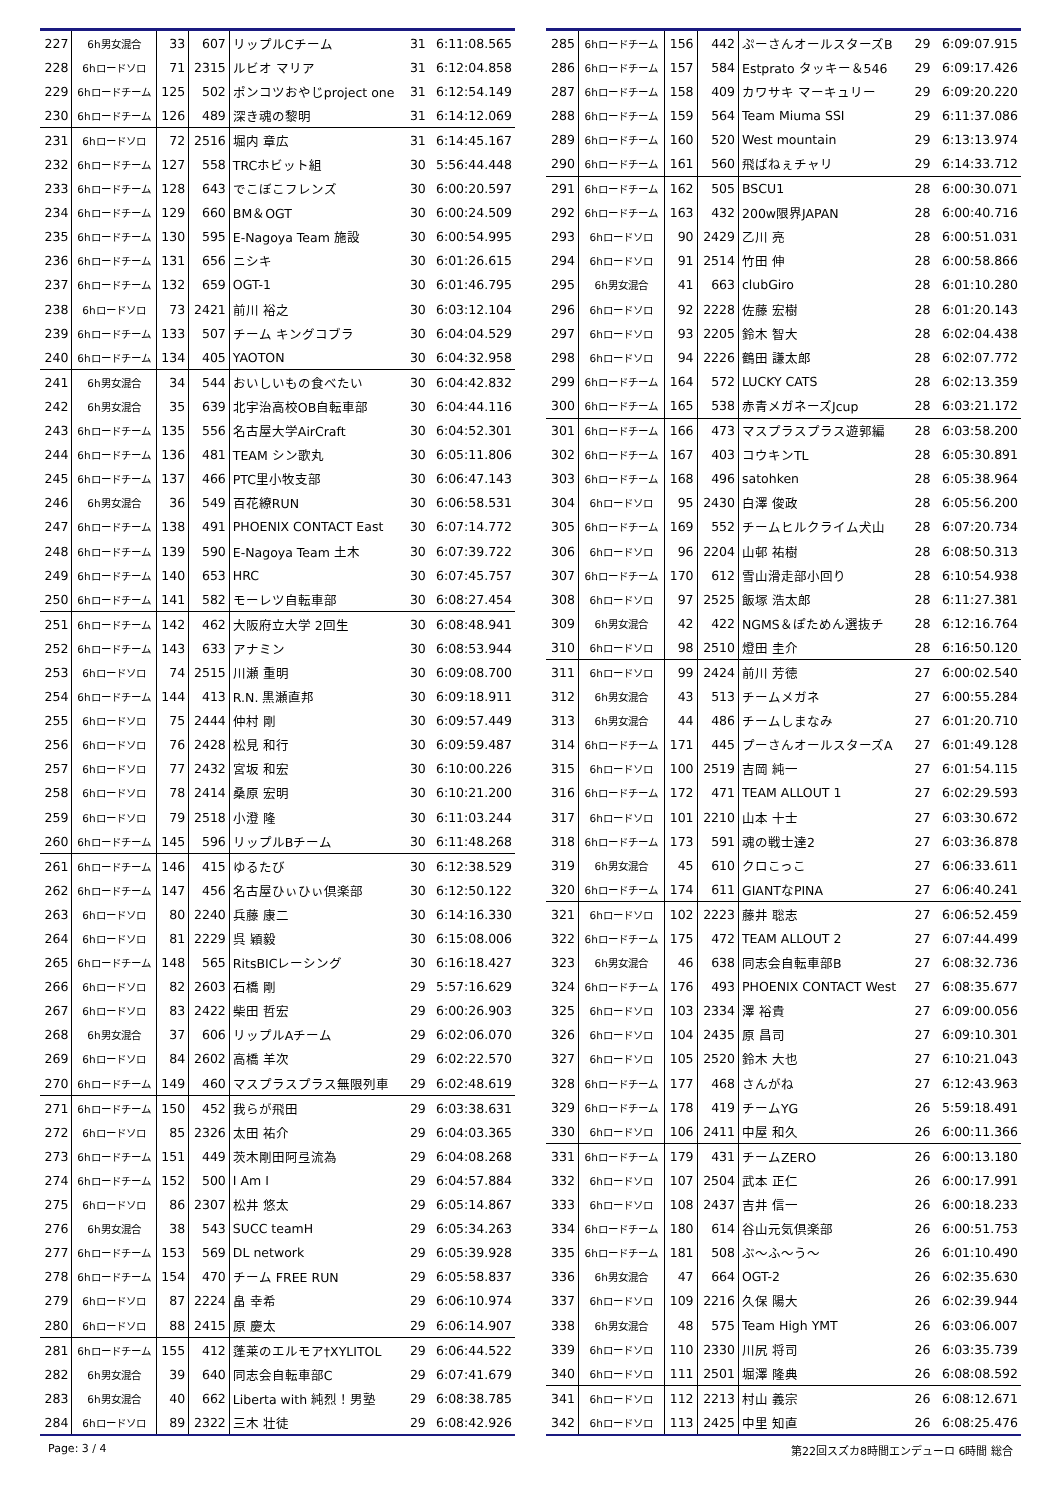| 227 | 6h男女混合 | 33 | 607 | リップルCチーム | 31 | 6:11:08.565 |
| 228 | 6hロードソロ | 71 | 2315 | ルビオ マリア | 31 | 6:12:04.858 |
| 229 | 6hロードチーム | 125 | 502 | ポンコツおやじproject one | 31 | 6:12:54.149 |
| 230 | 6hロードチーム | 126 | 489 | 深き魂の黎明 | 31 | 6:14:12.069 |
| 231 | 6hロードソロ | 72 | 2516 | 堀内 章広 | 31 | 6:14:45.167 |
| 232 | 6hロードチーム | 127 | 558 | TRCホビット組 | 30 | 5:56:44.448 |
| 233 | 6hロードチーム | 128 | 643 | でこぼこフレンズ | 30 | 6:00:20.597 |
| 234 | 6hロードチーム | 129 | 660 | BM＆OGT | 30 | 6:00:24.509 |
| 235 | 6hロードチーム | 130 | 595 | E-Nagoya Team 施設 | 30 | 6:00:54.995 |
| 236 | 6hロードチーム | 131 | 656 | ニシキ | 30 | 6:01:26.615 |
| 237 | 6hロードチーム | 132 | 659 | OGT-1 | 30 | 6:01:46.795 |
| 238 | 6hロードソロ | 73 | 2421 | 前川 裕之 | 30 | 6:03:12.104 |
| 239 | 6hロードチーム | 133 | 507 | チーム キングコブラ | 30 | 6:04:04.529 |
| 240 | 6hロードチーム | 134 | 405 | YAOTON | 30 | 6:04:32.958 |
| 241 | 6h男女混合 | 34 | 544 | おいしいもの食べたい | 30 | 6:04:42.832 |
| 242 | 6h男女混合 | 35 | 639 | 北宇治高校OB自転車部 | 30 | 6:04:44.116 |
| 243 | 6hロードチーム | 135 | 556 | 名古屋大学AirCraft | 30 | 6:04:52.301 |
| 244 | 6hロードチーム | 136 | 481 | TEAM シン歌丸 | 30 | 6:05:11.806 |
| 245 | 6hロードチーム | 137 | 466 | PTC里小牧支部 | 30 | 6:06:47.143 |
| 246 | 6h男女混合 | 36 | 549 | 百花繚RUN | 30 | 6:06:58.531 |
| 247 | 6hロードチーム | 138 | 491 | PHOENIX CONTACT East | 30 | 6:07:14.772 |
| 248 | 6hロードチーム | 139 | 590 | E-Nagoya Team 土木 | 30 | 6:07:39.722 |
| 249 | 6hロードチーム | 140 | 653 | HRC | 30 | 6:07:45.757 |
| 250 | 6hロードチーム | 141 | 582 | モーレツ自転車部 | 30 | 6:08:27.454 |
| 251 | 6hロードチーム | 142 | 462 | 大阪府立大学 2回生 | 30 | 6:08:48.941 |
| 252 | 6hロードチーム | 143 | 633 | アナミン | 30 | 6:08:53.944 |
| 253 | 6hロードソロ | 74 | 2515 | 川瀬 重明 | 30 | 6:09:08.700 |
| 254 | 6hロードチーム | 144 | 413 | R.N. 黒瀬直邦 | 30 | 6:09:18.911 |
| 255 | 6hロードソロ | 75 | 2444 | 仲村 剛 | 30 | 6:09:57.449 |
| 256 | 6hロードソロ | 76 | 2428 | 松見 和行 | 30 | 6:09:59.487 |
| 257 | 6hロードソロ | 77 | 2432 | 宮坂 和宏 | 30 | 6:10:00.226 |
| 258 | 6hロードソロ | 78 | 2414 | 桑原 宏明 | 30 | 6:10:21.200 |
| 259 | 6hロードソロ | 79 | 2518 | 小澄 隆 | 30 | 6:11:03.244 |
| 260 | 6hロードチーム | 145 | 596 | リップルBチーム | 30 | 6:11:48.268 |
| 261 | 6hロードチーム | 146 | 415 | ゆるたび | 30 | 6:12:38.529 |
| 262 | 6hロードチーム | 147 | 456 | 名古屋ひぃひぃ倶楽部 | 30 | 6:12:50.122 |
| 263 | 6hロードソロ | 80 | 2240 | 兵藤 康二 | 30 | 6:14:16.330 |
| 264 | 6hロードソロ | 81 | 2229 | 呉 穎毅 | 30 | 6:15:08.006 |
| 265 | 6hロードチーム | 148 | 565 | RitsBICレーシング | 30 | 6:16:18.427 |
| 266 | 6hロードソロ | 82 | 2603 | 石橋 剛 | 29 | 5:57:16.629 |
| 267 | 6hロードソロ | 83 | 2422 | 柴田 哲宏 | 29 | 6:00:26.903 |
| 268 | 6h男女混合 | 37 | 606 | リップルAチーム | 29 | 6:02:06.070 |
| 269 | 6hロードソロ | 84 | 2602 | 高橋 羊次 | 29 | 6:02:22.570 |
| 270 | 6hロードチーム | 149 | 460 | マスプラスプラス無限列車 | 29 | 6:02:48.619 |
| 271 | 6hロードチーム | 150 | 452 | 我らが飛田 | 29 | 6:03:38.631 |
| 272 | 6hロードソロ | 85 | 2326 | 太田 祐介 | 29 | 6:04:03.365 |
| 273 | 6hロードチーム | 151 | 449 | 茨木剛田阿弖流為 | 29 | 6:04:08.268 |
| 274 | 6hロードチーム | 152 | 500 | I Am I | 29 | 6:04:57.884 |
| 275 | 6hロードソロ | 86 | 2307 | 松井 悠太 | 29 | 6:05:14.867 |
| 276 | 6h男女混合 | 38 | 543 | SUCC teamH | 29 | 6:05:34.263 |
| 277 | 6hロードチーム | 153 | 569 | DL network | 29 | 6:05:39.928 |
| 278 | 6hロードチーム | 154 | 470 | チーム FREE RUN | 29 | 6:05:58.837 |
| 279 | 6hロードソロ | 87 | 2224 | 畠 幸希 | 29 | 6:06:10.974 |
| 280 | 6hロードソロ | 88 | 2415 | 原 慶太 | 29 | 6:06:14.907 |
| 281 | 6hロードチーム | 155 | 412 | 蓬莱のエルモア†XYLITOL | 29 | 6:06:44.522 |
| 282 | 6h男女混合 | 39 | 640 | 同志会自転車部C | 29 | 6:07:41.679 |
| 283 | 6h男女混合 | 40 | 662 | Liberta with 純烈！男塾 | 29 | 6:08:38.785 |
| 284 | 6hロードソロ | 89 | 2322 | 三木 壮徒 | 29 | 6:08:42.926 |
| 285 | 6hロードチーム | 156 | 442 | ぷーさんオールスターズB | 29 | 6:09:07.915 |
| 286 | 6hロードチーム | 157 | 584 | Estprato タッキー＆546 | 29 | 6:09:17.426 |
| 287 | 6hロードチーム | 158 | 409 | カワサキ マーキュリー | 29 | 6:09:20.220 |
| 288 | 6hロードチーム | 159 | 564 | Team Miuma SSI | 29 | 6:11:37.086 |
| 289 | 6hロードチーム | 160 | 520 | West mountain | 29 | 6:13:13.974 |
| 290 | 6hロードチーム | 161 | 560 | 飛ばねぇチャリ | 29 | 6:14:33.712 |
| 291 | 6hロードチーム | 162 | 505 | BSCU1 | 28 | 6:00:30.071 |
| 292 | 6hロードチーム | 163 | 432 | 200w限界JAPAN | 28 | 6:00:40.716 |
| 293 | 6hロードソロ | 90 | 2429 | 乙川 亮 | 28 | 6:00:51.031 |
| 294 | 6hロードソロ | 91 | 2514 | 竹田 伸 | 28 | 6:00:58.866 |
| 295 | 6h男女混合 | 41 | 663 | clubGiro | 28 | 6:01:10.280 |
| 296 | 6hロードソロ | 92 | 2228 | 佐藤 宏樹 | 28 | 6:01:20.143 |
| 297 | 6hロードソロ | 93 | 2205 | 鈴木 智大 | 28 | 6:02:04.438 |
| 298 | 6hロードソロ | 94 | 2226 | 鶴田 謙太郎 | 28 | 6:02:07.772 |
| 299 | 6hロードチーム | 164 | 572 | LUCKY CATS | 28 | 6:02:13.359 |
| 300 | 6hロードチーム | 165 | 538 | 赤青メガネーズJcup | 28 | 6:03:21.172 |
| 301 | 6hロードチーム | 166 | 473 | マスプラスプラス遊郭編 | 28 | 6:03:58.200 |
| 302 | 6hロードチーム | 167 | 403 | コウキンTL | 28 | 6:05:30.891 |
| 303 | 6hロードチーム | 168 | 496 | satohken | 28 | 6:05:38.964 |
| 304 | 6hロードソロ | 95 | 2430 | 白澤 俊政 | 28 | 6:05:56.200 |
| 305 | 6hロードチーム | 169 | 552 | チームヒルクライム犬山 | 28 | 6:07:20.734 |
| 306 | 6hロードソロ | 96 | 2204 | 山邨 祐樹 | 28 | 6:08:50.313 |
| 307 | 6hロードチーム | 170 | 612 | 雪山滑走部小回り | 28 | 6:10:54.938 |
| 308 | 6hロードソロ | 97 | 2525 | 飯塚 浩太郎 | 28 | 6:11:27.381 |
| 309 | 6h男女混合 | 42 | 422 | NGMS＆ぽためん選抜チ | 28 | 6:12:16.764 |
| 310 | 6hロードソロ | 98 | 2510 | 燈田 圭介 | 28 | 6:16:50.120 |
| 311 | 6hロードソロ | 99 | 2424 | 前川 芳徳 | 27 | 6:00:02.540 |
| 312 | 6h男女混合 | 43 | 513 | チームメガネ | 27 | 6:00:55.284 |
| 313 | 6h男女混合 | 44 | 486 | チームしまなみ | 27 | 6:01:20.710 |
| 314 | 6hロードチーム | 171 | 445 | プーさんオールスターズA | 27 | 6:01:49.128 |
| 315 | 6hロードソロ | 100 | 2519 | 吉岡 純一 | 27 | 6:01:54.115 |
| 316 | 6hロードチーム | 172 | 471 | TEAM ALLOUT 1 | 27 | 6:02:29.593 |
| 317 | 6hロードソロ | 101 | 2210 | 山本 十士 | 27 | 6:03:30.672 |
| 318 | 6hロードチーム | 173 | 591 | 魂の戦士達2 | 27 | 6:03:36.878 |
| 319 | 6h男女混合 | 45 | 610 | クロこっこ | 27 | 6:06:33.611 |
| 320 | 6hロードチーム | 174 | 611 | GIANTなPINA | 27 | 6:06:40.241 |
| 321 | 6hロードソロ | 102 | 2223 | 藤井 聡志 | 27 | 6:06:52.459 |
| 322 | 6hロードチーム | 175 | 472 | TEAM ALLOUT 2 | 27 | 6:07:44.499 |
| 323 | 6h男女混合 | 46 | 638 | 同志会自転車部B | 27 | 6:08:32.736 |
| 324 | 6hロードチーム | 176 | 493 | PHOENIX CONTACT West | 27 | 6:08:35.677 |
| 325 | 6hロードソロ | 103 | 2334 | 澤 裕貴 | 27 | 6:09:00.056 |
| 326 | 6hロードソロ | 104 | 2435 | 原 昌司 | 27 | 6:09:10.301 |
| 327 | 6hロードソロ | 105 | 2520 | 鈴木 大也 | 27 | 6:10:21.043 |
| 328 | 6hロードチーム | 177 | 468 | さんがね | 27 | 6:12:43.963 |
| 329 | 6hロードチーム | 178 | 419 | チームYG | 26 | 5:59:18.491 |
| 330 | 6hロードソロ | 106 | 2411 | 中屋 和久 | 26 | 6:00:11.366 |
| 331 | 6hロードチーム | 179 | 431 | チームZERO | 26 | 6:00:13.180 |
| 332 | 6hロードソロ | 107 | 2504 | 武本 正仁 | 26 | 6:00:17.991 |
| 333 | 6hロードソロ | 108 | 2437 | 吉井 信一 | 26 | 6:00:18.233 |
| 334 | 6hロードチーム | 180 | 614 | 谷山元気倶楽部 | 26 | 6:00:51.753 |
| 335 | 6hロードチーム | 181 | 508 | ぶ～ふ～う～ | 26 | 6:01:10.490 |
| 336 | 6h男女混合 | 47 | 664 | OGT-2 | 26 | 6:02:35.630 |
| 337 | 6hロードソロ | 109 | 2216 | 久保 陽大 | 26 | 6:02:39.944 |
| 338 | 6h男女混合 | 48 | 575 | Team High YMT | 26 | 6:03:06.007 |
| 339 | 6hロードソロ | 110 | 2330 | 川尻 将司 | 26 | 6:03:35.739 |
| 340 | 6hロードソロ | 111 | 2501 | 堀澤 隆典 | 26 | 6:08:08.592 |
| 341 | 6hロードソロ | 112 | 2213 | 村山 義宗 | 26 | 6:08:12.671 |
| 342 | 6hロードソロ | 113 | 2425 | 中里 知直 | 26 | 6:08:25.476 |
Page: 3 / 4 第22回スズカ8時間エンデューロ 6時間 総合